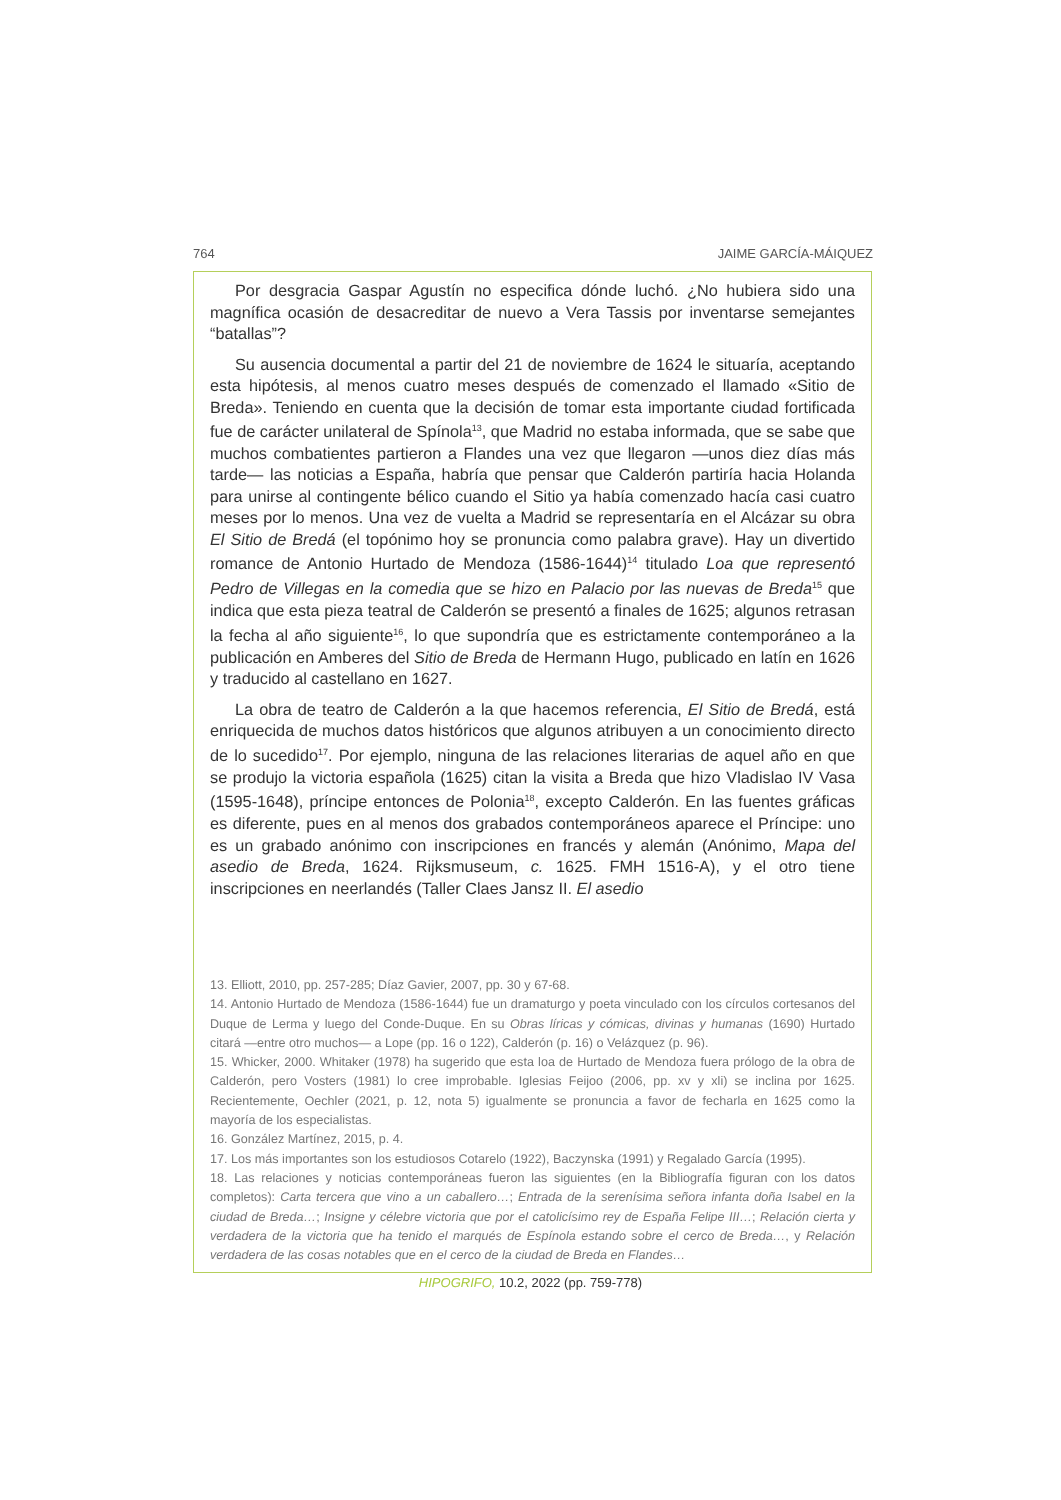764 JAIME GARCÍA-MÁIQUEZ
Por desgracia Gaspar Agustín no especifica dónde luchó. ¿No hubiera sido una magnífica ocasión de desacreditar de nuevo a Vera Tassis por inventarse semejantes “batallas”?
Su ausencia documental a partir del 21 de noviembre de 1624 le situaría, aceptando esta hipótesis, al menos cuatro meses después de comenzado el llamado «Sitio de Breda». Teniendo en cuenta que la decisión de tomar esta importante ciudad fortificada fue de carácter unilateral de Spínola<sup>13</sup>, que Madrid no estaba informada, que se sabe que muchos combatientes partieron a Flandes una vez que llegaron —unos diez días más tarde— las noticias a España, habría que pensar que Calderón partiría hacia Holanda para unirse al contingente bélico cuando el Sitio ya había comenzado hacía casi cuatro meses por lo menos. Una vez de vuelta a Madrid se representaría en el Alcázar su obra El Sitio de Bredá (el topónimo hoy se pronuncia como palabra grave). Hay un divertido romance de Antonio Hurtado de Mendoza (1586-1644)<sup>14</sup> titulado Loa que representó Pedro de Villegas en la comedia que se hizo en Palacio por las nuevas de Breda<sup>15</sup> que indica que esta pieza teatral de Calderón se presentó a finales de 1625; algunos retrasan la fecha al año siguiente<sup>16</sup>, lo que supondría que es estrictamente contemporáneo a la publicación en Amberes del Sitio de Breda de Hermann Hugo, publicado en latín en 1626 y traducido al castellano en 1627.
La obra de teatro de Calderón a la que hacemos referencia, El Sitio de Bredá, está enriquecida de muchos datos históricos que algunos atribuyen a un conocimiento directo de lo sucedido<sup>17</sup>. Por ejemplo, ninguna de las relaciones literarias de aquel año en que se produjo la victoria española (1625) citan la visita a Breda que hizo Vladislao IV Vasa (1595-1648), príncipe entonces de Polonia<sup>18</sup>, excepto Calderón. En las fuentes gráficas es diferente, pues en al menos dos grabados contemporáneos aparece el Príncipe: uno es un grabado anónimo con inscripciones en francés y alemán (Anónimo, Mapa del asedio de Breda, 1624. Rijksmuseum, c. 1625. FMH 1516-A), y el otro tiene inscripciones en neerlandés (Taller Claes Jansz II. El asedio
13. Elliott, 2010, pp. 257-285; Díaz Gavier, 2007, pp. 30 y 67-68.
14. Antonio Hurtado de Mendoza (1586-1644) fue un dramaturgo y poeta vinculado con los círculos cortesanos del Duque de Lerma y luego del Conde-Duque. En su Obras líricas y cómicas, divinas y humanas (1690) Hurtado citará —entre otro muchos— a Lope (pp. 16 o 122), Calderón (p. 16) o Velázquez (p. 96).
15. Whicker, 2000. Whitaker (1978) ha sugerido que esta loa de Hurtado de Mendoza fuera prólogo de la obra de Calderón, pero Vosters (1981) lo cree improbable. Iglesias Feijoo (2006, pp. xv y xli) se inclina por 1625. Recientemente, Oechler (2021, p. 12, nota 5) igualmente se pronuncia a favor de fecharla en 1625 como la mayoría de los especialistas.
16. González Martínez, 2015, p. 4.
17. Los más importantes son los estudiosos Cotarelo (1922), Baczynska (1991) y Regalado García (1995).
18. Las relaciones y noticias contemporáneas fueron las siguientes (en la Bibliografía figuran con los datos completos): Carta tercera que vino a un caballero…; Entrada de la serenísima señora infanta doña Isabel en la ciudad de Breda…; Insigne y célebre victoria que por el catolicísimo rey de España Felipe III…; Relación cierta y verdadera de la victoria que ha tenido el marqués de Espínola estando sobre el cerco de Breda…, y Relación verdadera de las cosas notables que en el cerco de la ciudad de Breda en Flandes…
HIPOGRIFO, 10.2, 2022 (pp. 759-778)